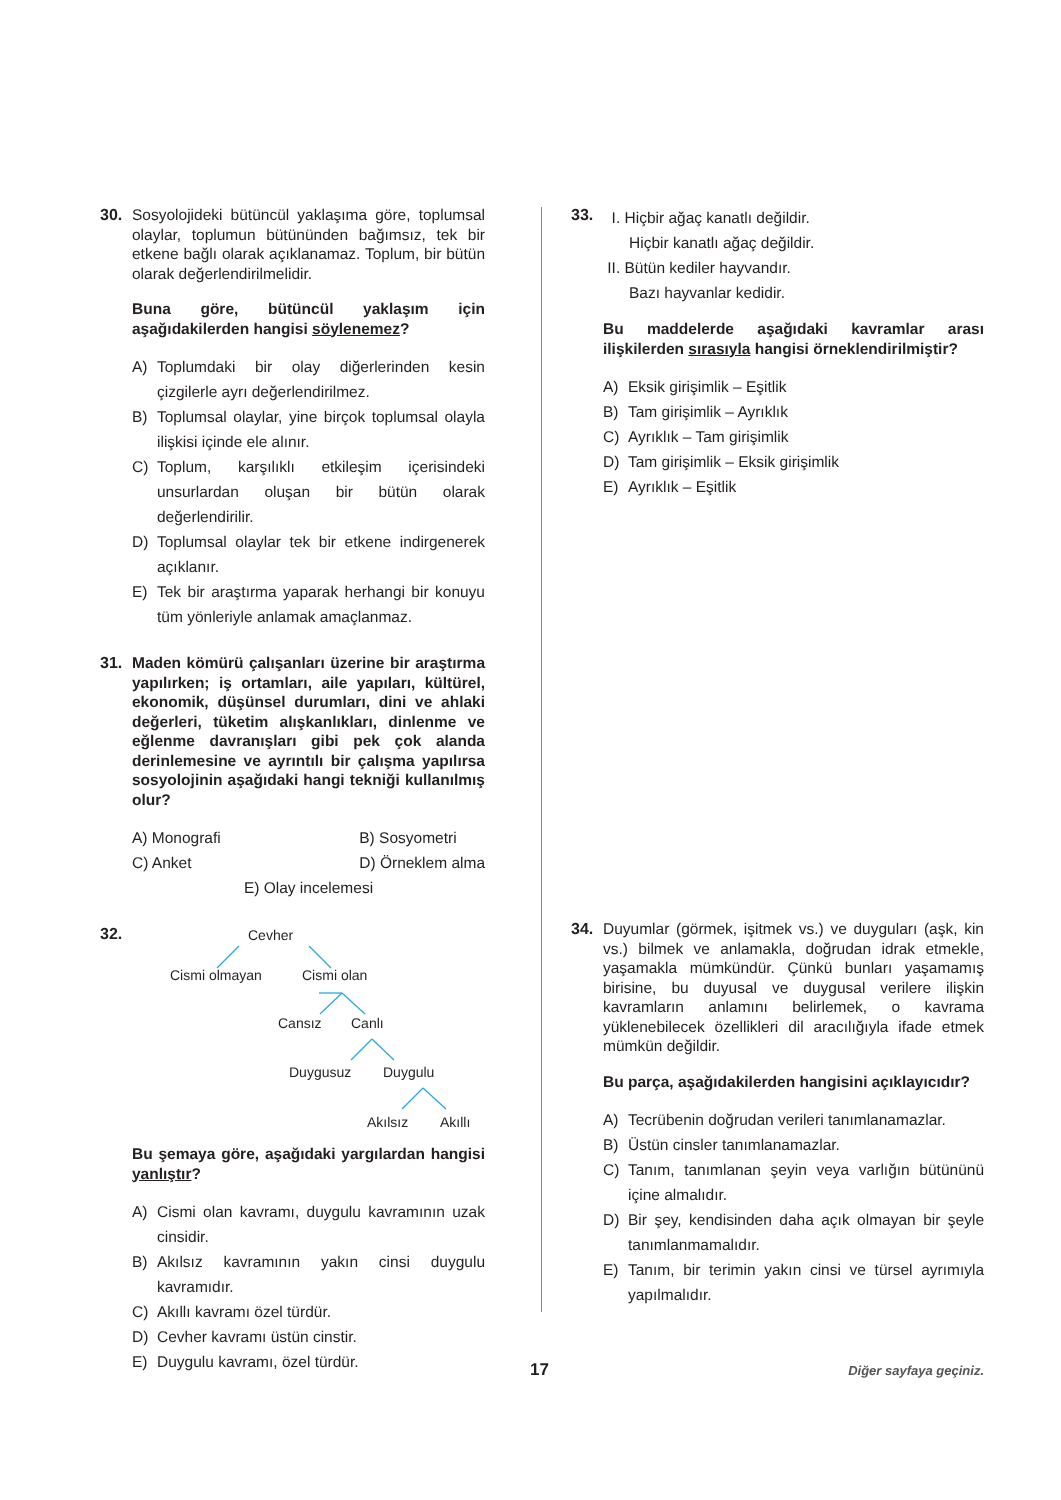30. Sosyolojideki bütüncül yaklaşıma göre, toplumsal olaylar, toplumun bütününden bağımsız, tek bir etkene bağlı olarak açıklanamaz. Toplum, bir bütün olarak değerlendirilmelidir.
Buna göre, bütüncül yaklaşım için aşağıdakilerden hangisi söylenemez?
A) Toplumdaki bir olay diğerlerinden kesin çizgilerle ayrı değerlendirilmez.
B) Toplumsal olaylar, yine birçok toplumsal olayla ilişkisi içinde ele alınır.
C) Toplum, karşılıklı etkileşim içerisindeki unsurlardan oluşan bir bütün olarak değerlendirilir.
D) Toplumsal olaylar tek bir etkene indirgenerek açıklanır.
E) Tek bir araştırma yaparak herhangi bir konuyu tüm yönleriyle anlamak amaçlanmaz.
31. Maden kömürü çalışanları üzerine bir araştırma yapılırken; iş ortamları, aile yapıları, kültürel, ekonomik, düşünsel durumları, dini ve ahlaki değerleri, tüketim alışkanlıkları, dinlenme ve eğlenme davranışları gibi pek çok alanda derinlemesine ve ayrıntılı bir çalışma yapılırsa sosyolojinin aşağıdaki hangi tekniği kullanılmış olur?
A) Monografi B) Sosyometri C) Anket D) Örneklem alma
E) Olay incelemesi
32.
Cevher
Cismi olmayan Cismi olan
Cansız Canlı
Duygusuz Duygulu
Akılsız Akıllı
Bu şemaya göre, aşağıdaki yargılardan hangisi yanlıştır?
A) Cismi olan kavramı, duygulu kavramının uzak cinsidir.
B) Akılsız kavramının yakın cinsi duygulu kavramıdır.
C) Akıllı kavramı özel türdür.
D) Cevher kavramı üstün cinstir.
E) Duygulu kavramı, özel türdür.
33.
I. Hiçbir ağaç kanatlı değildir.
Hiçbir kanatlı ağaç değildir.
II. Bütün kediler hayvandır.
Bazı hayvanlar kedidir.
Bu maddelerde aşağıdaki kavramlar arası ilişkilerden sırasıyla hangisi örneklendirilmiştir?
A) Eksik girişimlik – Eşitlik
B) Tam girişimlik – Ayrıklık
C) Ayrıklık – Tam girişimlik
D) Tam girişimlik – Eksik girişimlik
E) Ayrıklık – Eşitlik
34. Duyumlar (görmek, işitmek vs.) ve duyguları (aşk, kin vs.) bilmek ve anlamakla, doğrudan idrak etmekle, yaşamakla mümkündür. Çünkü bunları yaşamamış birisine, bu duyusal ve duygusal verilere ilişkin kavramların anlamını belirlemek, o kavrama yüklenebilecek özellikleri dil aracılığıyla ifade etmek mümkün değildir.
Bu parça, aşağıdakilerden hangisini açıklayıcıdır?
A) Tecrübenin doğrudan verileri tanımlanamazlar.
B) Üstün cinsler tanımlanamazlar.
C) Tanım, tanımlanan şeyin veya varlığın bütününü içine almalıdır.
D) Bir şey, kendisinden daha açık olmayan bir şeyle tanımlanmamalıdır.
E) Tanım, bir terimin yakın cinsi ve türsel ayrımıyla yapılmalıdır.
17 Diğer sayfaya geçiniz.